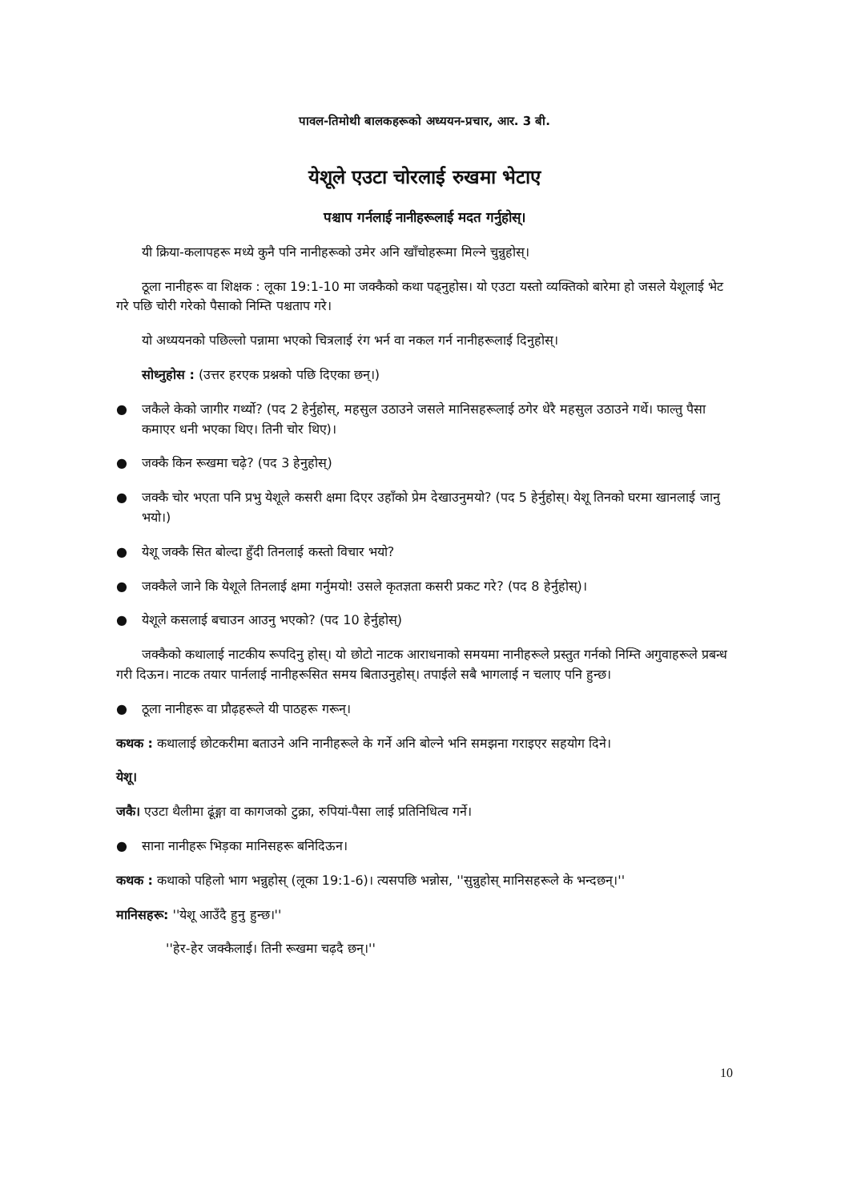पावल-तिमोथी बालकहरूको अध्ययन-प्रचार, आर. 3 बी.
येशूले एउटा चोरलाई रुखमा भेटाए
पश्चाप गर्नलाई नानीहरूलाई मदत गर्नुहोस्।
यी क्रिया-कलापहरू मध्ये कुनै पनि नानीहरूको उमेर अनि खाँचोहरूमा मिल्ने चुन्नुहोस्।
ठूला नानीहरू वा शिक्षक : लूका 19:1-10 मा जक्कैको कथा पढ्नुहोस। यो एउटा यस्तो व्यक्तिको बारेमा हो जसले येशूलाई भेट गरे पछि चोरी गरेको पैसाको निम्ति पश्चताप गरे।
यो अध्ययनको पछिल्लो पन्नामा भएको चित्रलाई रंग भर्न वा नकल गर्न नानीहरूलाई दिनुहोस्।
सोध्नुहोस : (उत्तर हरएक प्रश्नको पछि दिएका छन्।)
● जकैले केको जागीर गर्थ्यो? (पद 2 हेर्नुहोस्, महसुल उठाउने जसले मानिसहरूलाई ठगेर धेरै महसुल उठाउने गर्थे। फाल्तु पैसा कमाएर धनी भएका थिए। तिनी चोर थिए)।
● जक्कै किन रूखमा चढ़े? (पद 3 हेनुहोस्)
● जक्कै चोर भएता पनि प्रभु येशूले कसरी क्षमा दिएर उहाँको प्रेम देखाउनुमयो? (पद 5 हेर्नुहोस्। येशू तिनको घरमा खानलाई जानु भयो।)
● येशू जक्कै सित बोल्दा हुँदी तिनलाई कस्तो विचार भयो?
● जक्कैले जाने कि येशूले तिनलाई क्षमा गर्नुमयो! उसले कृतज्ञता कसरी प्रकट गरे? (पद 8 हेर्नुहोस्)।
● येशूले कसलाई बचाउन आउनु भएको? (पद 10 हेर्नुहोस्)
जक्कैको कथालाई नाटकीय रूपदिनु होस्। यो छोटो नाटक आराधनाको समयमा नानीहरूले प्रस्तुत गर्नको निम्ति अगुवाहरूले प्रबन्ध गरी दिऊन। नाटक तयार पार्नलाई नानीहरूसित समय बिताउनुहोस्। तपाईले सबै भागलाई न चलाए पनि हुन्छ।
● ठूला नानीहरू वा प्रौढ़हरूले यी पाठहरू गरून्।
कथक : कथालाई छोटकरीमा बताउने अनि नानीहरूले के गर्ने अनि बोल्ने भनि समझना गराइएर सहयोग दिने।
येशू।
जकै। एउटा थैलीमा ढूंङ्गा वा कागजको टुक्रा, रुपियां-पैसा लाई प्रतिनिधित्व गर्ने।
● साना नानीहरू भिड़का मानिसहरू बनिदिऊन।
कथक : कथाको पहिलो भाग भन्नुहोस् (लूका 19:1-6)। त्यसपछि भन्नोस, ''सुन्नुहोस् मानिसहरूले के भन्दछन्।''
मानिसहरू: ''येशू आउँदै हुनु हुन्छ।''
''हेर-हेर जक्कैलाई। तिनी रूखमा चढ़दै छन्।''
10